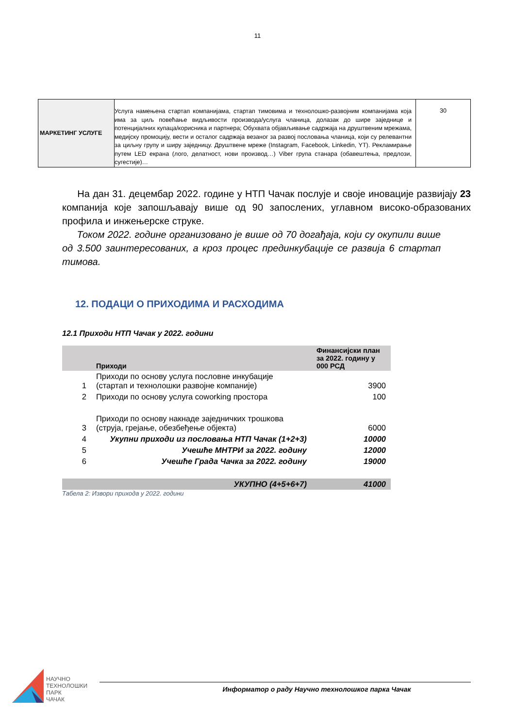11
| МАРКЕТИНГ УСЛУГЕ | Услуга намењена стартап компанијама, стартап тимовима и технолошко-развојним компанијама која има за циљ повећање видљивости производа/услуга чланица, долазак до шире заједнице и потенцијалних купаца/корисника и партнера; Обухвата објављивање садржаја на друштвеним мрежама, медијску промоцију, вести и осталог садржаја везаног за развој пословања чланица, који су релевантни за циљну групу и ширу заједницу. Друштвене мреже (Instagram, Facebook, Linkedin, YT). Рекламирање путем LED екрана (лого, делатност, нови производ…) Viber група станара (обавештења, предлози, сугестије)… | 30 |
На дан 31. децембар 2022. године у НТП Чачак послује и своје иновације развијају 23 компанија које запошљавају више од 90 запослених, углавном високо-образованих профила и инжењерске струке.
Током 2022. године организовано је више од 70 догађаја, који су окупили више од 3.500 заинтересованих, а кроз процес прединкубације се развија 6 стартап тимова.
12. ПОДАЦИ О ПРИХОДИМА И РАСХОДИМА
12.1 Приходи НТП Чачак у 2022. години
| | Приходи | Финансијски план за 2022. годину у 000 РСД |
| --- | --- | --- |
| 1 | Приходи по основу услуга пословне инкубације (стартап и технолошки развојне компаније) | 3900 |
| 2 | Приходи по основу услуга coworking простора | 100 |
| 3 | Приходи по основу накнаде заједничких трошкова (струја, грејање, обезбеђење објекта) | 6000 |
| 4 | Укупни приходи из пословања НТП Чачак (1+2+3) | 10000 |
| 5 | Учешће МНТРИ за 2022. годину | 12000 |
| 6 | Учешће Града Чачка за 2022. годину | 19000 |
| | УКУПНО (4+5+6+7) | 41000 |
Табела 2: Извори прихода у 2022. години
НАУЧНО
ТЕХНОЛОШКИ
ПАРК
ЧАЧАК
Информатор о раду Научно технолошког парка Чачак